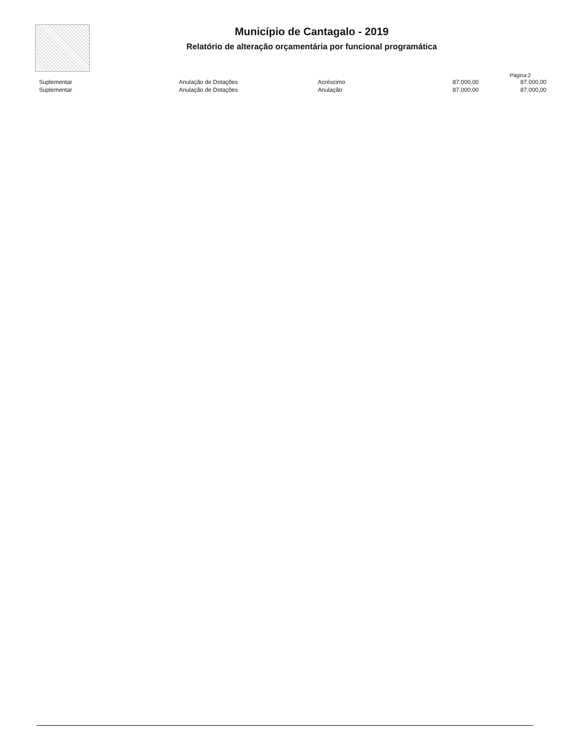Município de Cantagalo - 2019
Relatório de alteração orçamentária por funcional programática
Página:2
| Suplementar | Anulação de Dotações | Acréscimo | 87.000,00 | 87.000,00 |
| Suplementar | Anulação de Dotações | Anulação | 87.000,00 | 87.000,00 |